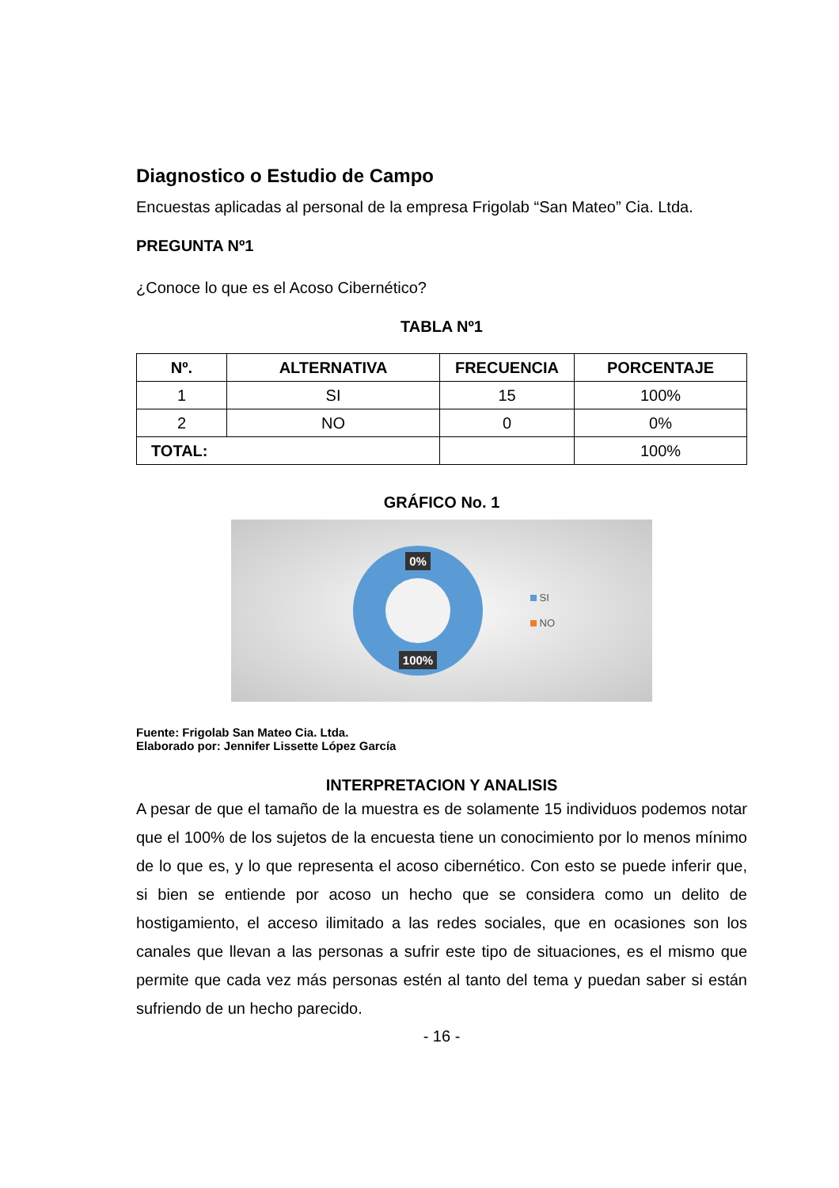Diagnostico o Estudio de Campo
Encuestas aplicadas al personal de la empresa Frigolab “San Mateo” Cia. Ltda.
PREGUNTA Nº1
¿Conoce lo que es el Acoso Cibernético?
TABLA Nº1
| Nº. | ALTERNATIVA | FRECUENCIA | PORCENTAJE |
| --- | --- | --- | --- |
| 1 | SI | 15 | 100% |
| 2 | NO | 0 | 0% |
| TOTAL: | | | 100% |
GRÁFICO No. 1
0%
100%
SI
NO
Fuente: Frigolab San Mateo Cia. Ltda.
Elaborado por: Jennifer Lissette López García
INTERPRETACION Y ANALISIS
A pesar de que el tamaño de la muestra es de solamente 15 individuos podemos notar que el 100% de los sujetos de la encuesta tiene un conocimiento por lo menos mínimo de lo que es, y lo que representa el acoso cibernético. Con esto se puede inferir que, si bien se entiende por acoso un hecho que se considera como un delito de hostigamiento, el acceso ilimitado a las redes sociales, que en ocasiones son los canales que llevan a las personas a sufrir este tipo de situaciones, es el mismo que permite que cada vez más personas estén al tanto del tema y puedan saber si están sufriendo de un hecho parecido.
- 16 -